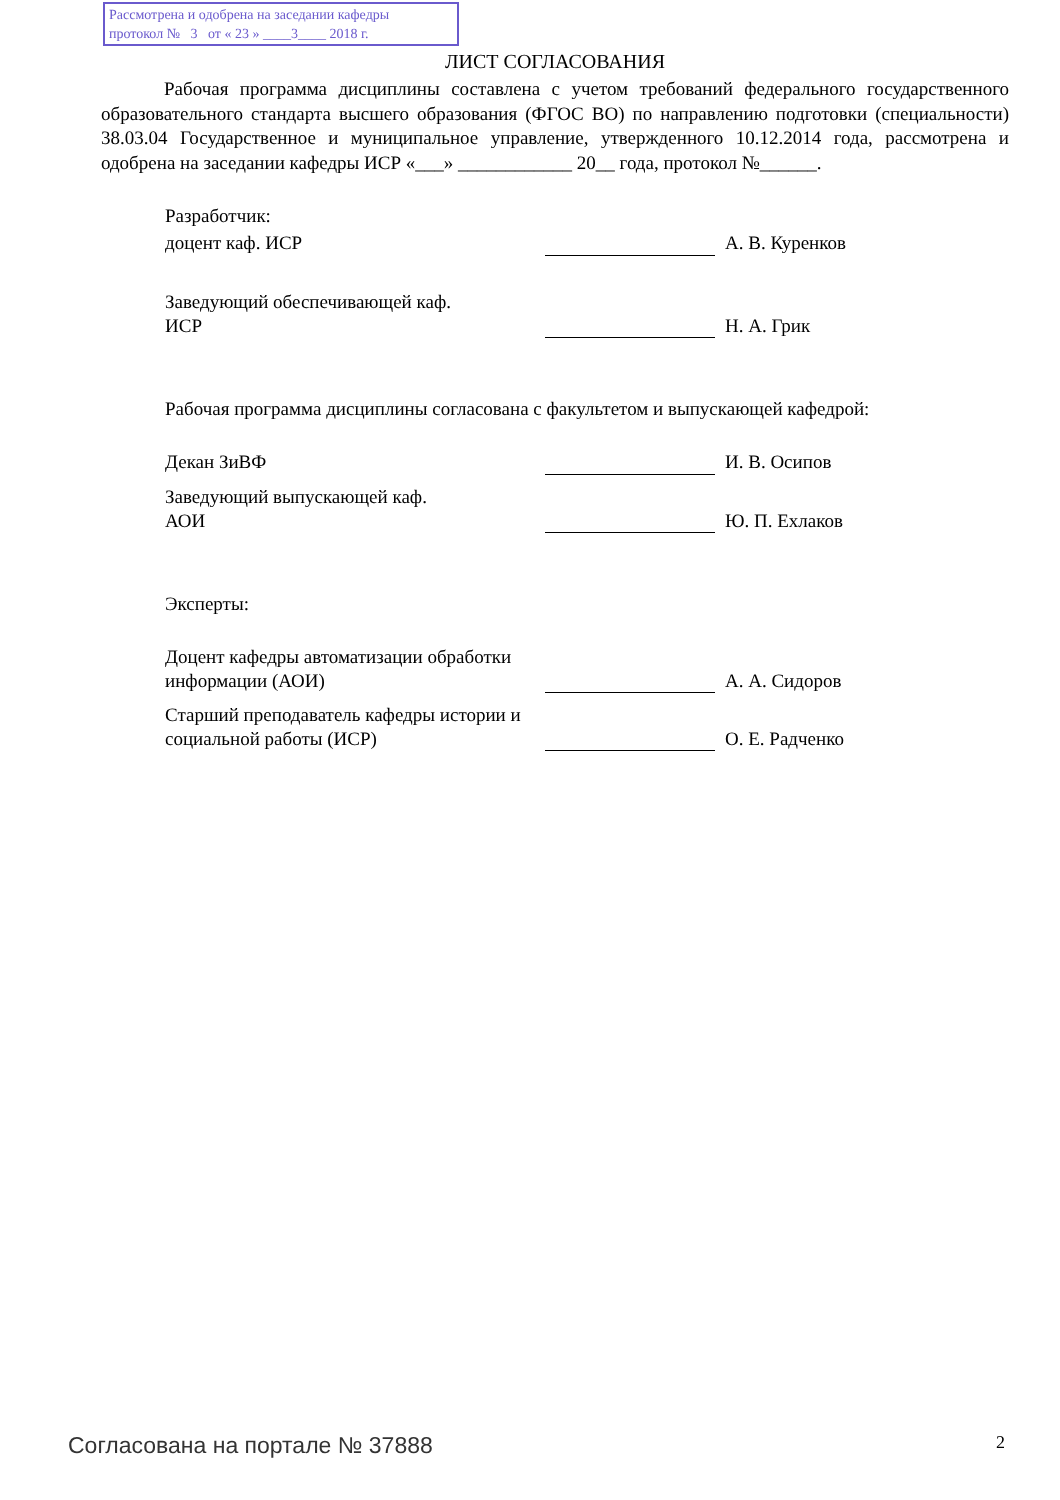Рассмотрена и одобрена на заседании кафедры
протокол № 3 от « 23 » ____3____ 2018 г.
ЛИСТ СОГЛАСОВАНИЯ
Рабочая программа дисциплины составлена с учетом требований федерального государственного образовательного стандарта высшего образования (ФГОС ВО) по направлению подготовки (специальности) 38.03.04 Государственное и муниципальное управление, утвержденного 10.12.2014 года, рассмотрена и одобрена на заседании кафедры ИСР «___» ____________ 20__ года, протокол №______.
Разработчик:
доцент каф. ИСР А. В. Куренков
Заведующий обеспечивающей каф.
ИСР
Н. А. Грик
Рабочая программа дисциплины согласована с факультетом и выпускающей кафедрой:
Декан ЗиВФ И. В. Осипов
Заведующий выпускающей каф.
АОИ
Ю. П. Ехлаков
Эксперты:
Доцент кафедры автоматизации обработки информации (АОИ)
А. А. Сидоров
Старший преподаватель кафедры истории и социальной работы (ИСР)
О. Е. Радченко
Согласована на портале № 37888 2